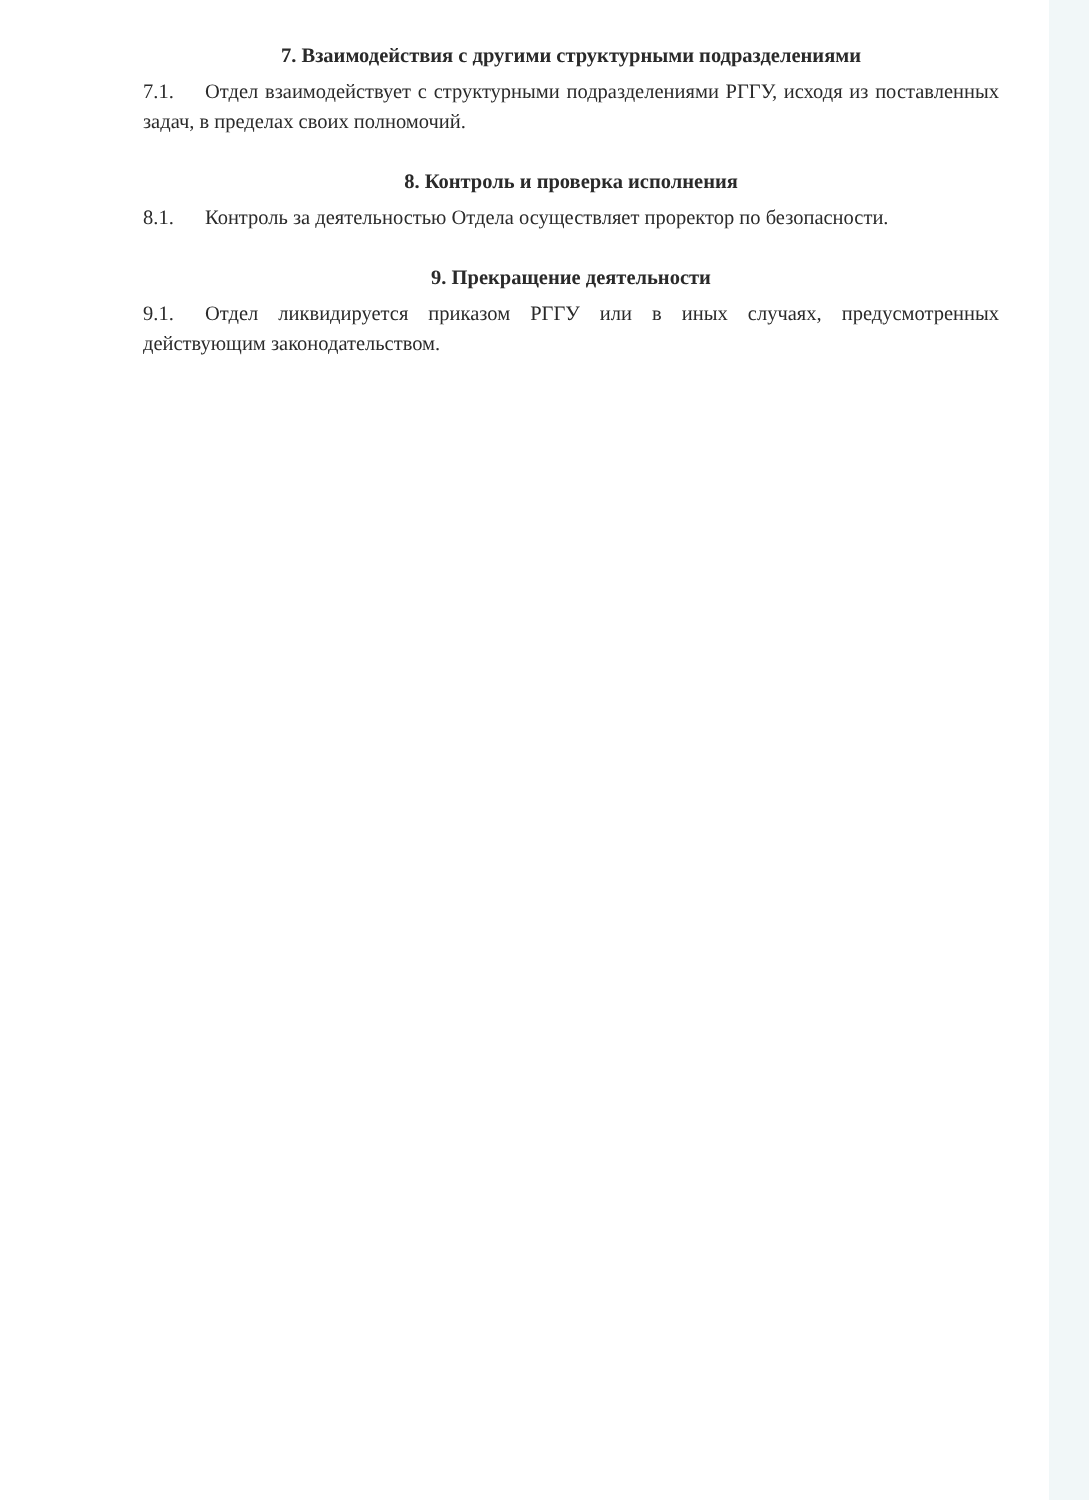7. Взаимодействия с другими структурными подразделениями
7.1. Отдел взаимодействует с структурными подразделениями РГГУ, исходя из поставленных задач, в пределах своих полномочий.
8. Контроль и проверка исполнения
8.1. Контроль за деятельностью Отдела осуществляет проректор по безопасности.
9. Прекращение деятельности
9.1. Отдел ликвидируется приказом РГГУ или в иных случаях, предусмотренных действующим законодательством.